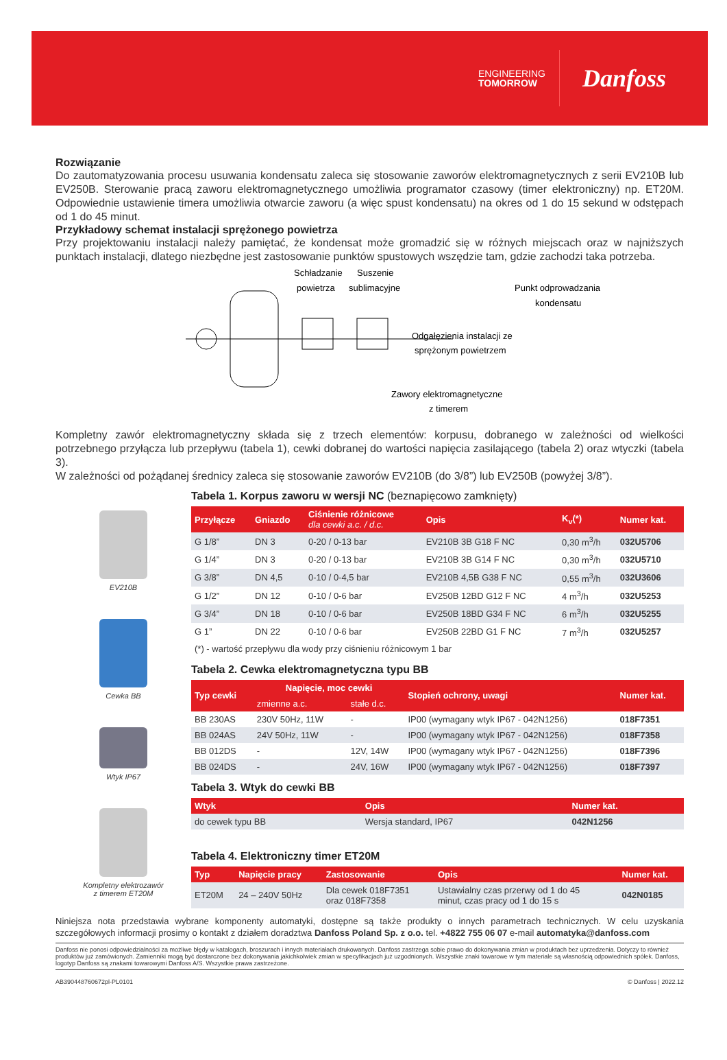ENGINEERING
TOMORROW
Danfoss
Rozwiązanie
Do zautomatyzowania procesu usuwania kondensatu zaleca się stosowanie zaworów elektromagnetycznych z serii EV210B lub EV250B. Sterowanie pracą zaworu elektromagnetycznego umożliwia programator czasowy (timer elektroniczny) np. ET20M. Odpowiednie ustawienie timera umożliwia otwarcie zaworu (a więc spust kondensatu) na okres od 1 do 15 sekund w odstępach od 1 do 45 minut.
Przykładowy schemat instalacji sprężonego powietrza
Przy projektowaniu instalacji należy pamiętać, że kondensat może gromadzić się w różnych miejscach oraz w najniższych punktach instalacji, dlatego niezbędne jest zastosowanie punktów spustowych wszędzie tam, gdzie zachodzi taka potrzeba.
Schładzanie
powietrza
Suszenie
sublimacyjne
Punkt odprowadzania
kondensatu
Odgałęzienia instalacji ze
sprężonym powietrzem
Zawory elektromagnetyczne
z timerem
Kompletny zawór elektromagnetyczny składa się z trzech elementów: korpusu, dobranego w zależności od wielkości potrzebnego przyłącza lub przepływu (tabela 1), cewki dobranej do wartości napięcia zasilającego (tabela 2) oraz wtyczki (tabela 3).
W zależności od pożądanej średnicy zaleca się stosowanie zaworów EV210B (do 3/8”) lub EV250B (powyżej 3/8”).
EV210B
Cewka BB
Wtyk IP67
Kompletny elektrozawór
z timerem ET20M
Tabela 1. Korpus zaworu w wersji NC (beznapięcowo zamknięty)
| Przyłącze | Gniazdo | Ciśnienie różnicowe dla cewki a.c. / d.c. | Opis | K<sub>v</sub>(*) | Numer kat. |
| --- | --- | --- | --- | --- | --- |
| G 1/8” | DN 3 | 0-20 / 0-13 bar | EV210B 3B G18 F NC | 0,30 m<sup>3</sup>/h | 032U5706 |
| G 1/4” | DN 3 | 0-20 / 0-13 bar | EV210B 3B G14 F NC | 0,30 m<sup>3</sup>/h | 032U5710 |
| G 3/8” | DN 4,5 | 0-10 / 0-4,5 bar | EV210B 4,5B G38 F NC | 0,55 m<sup>3</sup>/h | 032U3606 |
| G 1/2” | DN 12 | 0-10 / 0-6 bar | EV250B 12BD G12 F NC | 4 m<sup>3</sup>/h | 032U5253 |
| G 3/4” | DN 18 | 0-10 / 0-6 bar | EV250B 18BD G34 F NC | 6 m<sup>3</sup>/h | 032U5255 |
| G 1” | DN 22 | 0-10 / 0-6 bar | EV250B 22BD G1 F NC | 7 m<sup>3</sup>/h | 032U5257 |
(*) - wartość przepływu dla wody przy ciśnieniu różnicowym 1 bar
Tabela 2. Cewka elektromagnetyczna typu BB
| Typ cewki | Napięcie, moc cewki | | Stopień ochrony, uwagi | Numer kat. |
| --- | --- | --- | --- | --- |
| | zmienne a.c. | stałe d.c. | | |
| BB 230AS | 230V 50Hz, 11W | - | IP00 (wymagany wtyk IP67 - 042N1256) | 018F7351 |
| BB 024AS | 24V 50Hz, 11W | - | IP00 (wymagany wtyk IP67 - 042N1256) | 018F7358 |
| BB 012DS | - | 12V, 14W | IP00 (wymagany wtyk IP67 - 042N1256) | 018F7396 |
| BB 024DS | - | 24V, 16W | IP00 (wymagany wtyk IP67 - 042N1256) | 018F7397 |
Tabela 3. Wtyk do cewki BB
| Wtyk | Opis | Numer kat. |
| --- | --- | --- |
| do cewek typu BB | Wersja standard, IP67 | 042N1256 |
Tabela 4. Elektroniczny timer ET20M
| Typ | Napięcie pracy | Zastosowanie | Opis | Numer kat. |
| --- | --- | --- | --- | --- |
| ET20M | 24 – 240V 50Hz | Dla cewek 018F7351 oraz 018F7358 | Ustawialny czas przerwy od 1 do 45 minut, czas pracy od 1 do 15 s | 042N0185 |
Niniejsza nota przedstawia wybrane komponenty automatyki, dostępne są także produkty o innych parametrach technicznych. W celu uzyskania szczegółowych informacji prosimy o kontakt z działem doradztwa Danfoss Poland Sp. z o.o. tel. +4822 755 06 07 e-mail automatyka@danfoss.com
Danfoss nie ponosi odpowiedzialności za możliwe błędy w katalogach, broszurach i innych materiałach drukowanych. Danfoss zastrzega sobie prawo do dokonywania zmian w produktach bez uprzedzenia. Dotyczy to również produktów już zamówionych. Zamienniki mogą być dostarczone bez dokonywania jakichkolwiek zmian w specyfikacjach już uzgodnionych. Wszystkie znaki towarowe w tym materiale są własnością odpowiednich spółek. Danfoss, logotyp Danfoss są znakami towarowymi Danfoss A/S. Wszystkie prawa zastrzeżone.
AB390448760672pl-PL0101 © Danfoss | 2022.12